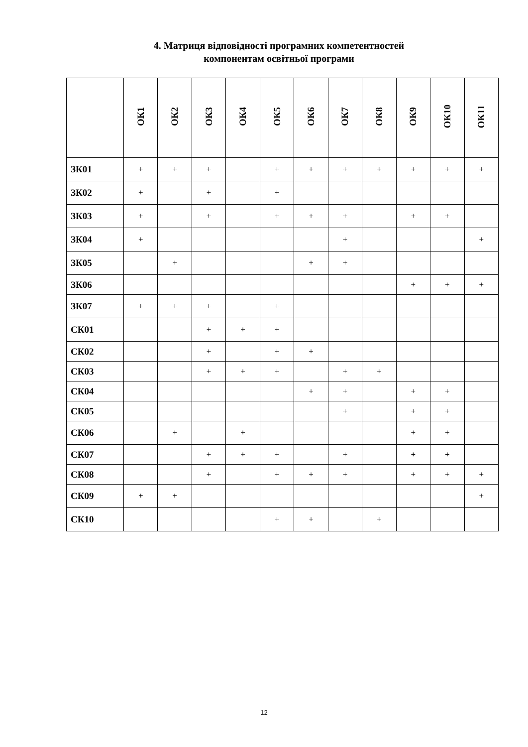4. Матриця відповідності програмних компетентностей
компонентам освітньої програми
| | ОК1 | ОК2 | ОК3 | ОК4 | ОК5 | ОК6 | ОК7 | ОК8 | ОК9 | ОК10 | ОК11 |
| --- | --- | --- | --- | --- | --- | --- | --- | --- | --- | --- | --- |
| ЗК01 | + | + | + | | + | + | + | + | + | + | + |
| ЗК02 | + | | + | | + | | | | | | |
| ЗК03 | + | | + | | + | + | + | | + | + | |
| ЗК04 | + | | | | | | + | | | | + |
| ЗК05 | | + | | | | + | + | | | | |
| ЗК06 | | | | | | | | | + | + | + |
| ЗК07 | + | + | + | | + | | | | | | |
| СК01 | | | + | + | + | | | | | | |
| СК02 | | | + | | + | + | | | | | |
| СК03 | | | + | + | + | | + | + | | | |
| СК04 | | | | | | + | + | | + | + | |
| СК05 | | | | | | | + | | + | + | |
| СК06 | | + | | + | | | | | + | + | |
| СК07 | | | + | + | + | | + | | + | + | |
| СК08 | | | + | | + | + | + | | + | + | + |
| СК09 | + | + | | | | | | | | | + |
| СК10 | | | | | + | + | | + | | | |
12